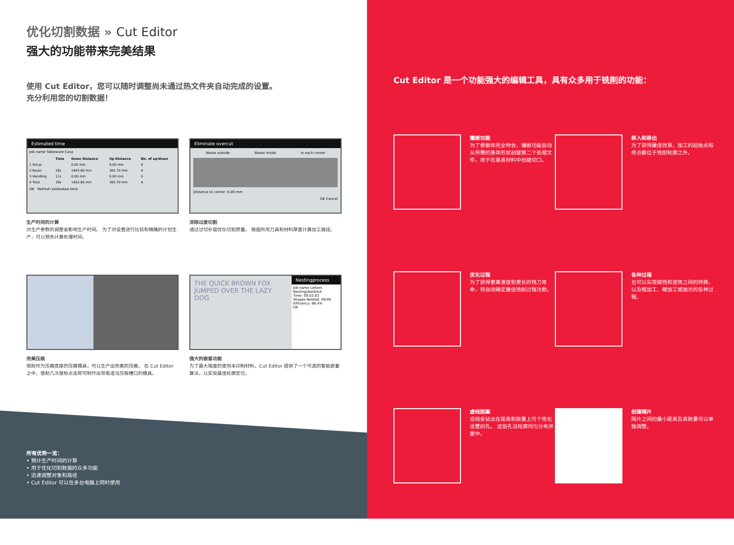优化切割数据 » Cut Editor
强大的功能带来完美结果
使用 Cut Editor，您可以随时调整尚未通过热文件夹自动完成的设置。
充分利用您的切割数据！
Estimated time
Job name Tableware Casa
| | Time | Down Distance | Up Distance | No. of up/down |
| --- | --- | --- | --- | --- |
| 1 Setup | | 0.00 mm | 0.00 mm | 0 |
| 2 Route | 28s | 1463.80 mm | 365.70 mm | 4 |
| 3 Handling | 11s | 0.00 mm | 0.00 mm | 0 |
| 4 Total | 39s | 1463.80 mm | 365.70 mm | 4 |
OK Refresh estimated time
生产时间的计算
对生产参数的调整会影响生产时间。 为了对设置进行比较和精确的计划生产，可以预先计算处理时间。
Eliminate overcut
Waste outside Waste inside in each corner
Distance to corner: 5.00 mm
OK Cancel
消除过度切割
通过过切补偿优化切割质量。 根据所用刀具和材料厚度计算加工路径。
完美压痕
借助作为压痕底座的压痕模具，可以生产出完美的压痕。 在 Cut Editor 之中，借助几次鼠标点击即可制作出带有适当压根槽口的模具。
THE QUICK BROWN FOX JUMPED OVER THE LAZY DOG
Nestingprocess
Job name Letters
Nestingüberblick
Time: 00:02:03
Shapes Nested: 49/49
Efficiency: 86.4%
OK
强大的嵌套功能
为了最大限度的使用未印制材料，Cut Editor 提供了一个可选的智能嵌套算法，以实现最佳轮廓定位。
所有优势一览：
• 预计生产时间的计算
• 用于优化切割数据的众多功能
• 迅速调整对象和路径
• Cut Editor 可以在多台电脑上同时使用
Cut Editor 是一个功能强大的编辑工具，具有众多用于铣削的功能：
镶嵌功能
为了使嵌体完全吻合，镶嵌功能自动从所需的基体形状创建第二个处理文件，用于在基底材料中创建切口。
移入和移出
为了获得最佳效果，加工的起始点和终点都位于铣削轮廓之外。
优化过程
为了获得更高速度和更长的铣刀寿命，将自动确定最佳铣削过程次数。
各种过程
也可以实现顺铣和逆铣之间的转换，以及粗加工、精加工或抛光的各种过程。
虚线图案
沿线条钻出在距离和数量上可个性化设置的孔。 这些孔沿轮廓均匀分布并居中。
创建隔片
隔片之间的最小距离及其数量可以单独调整。